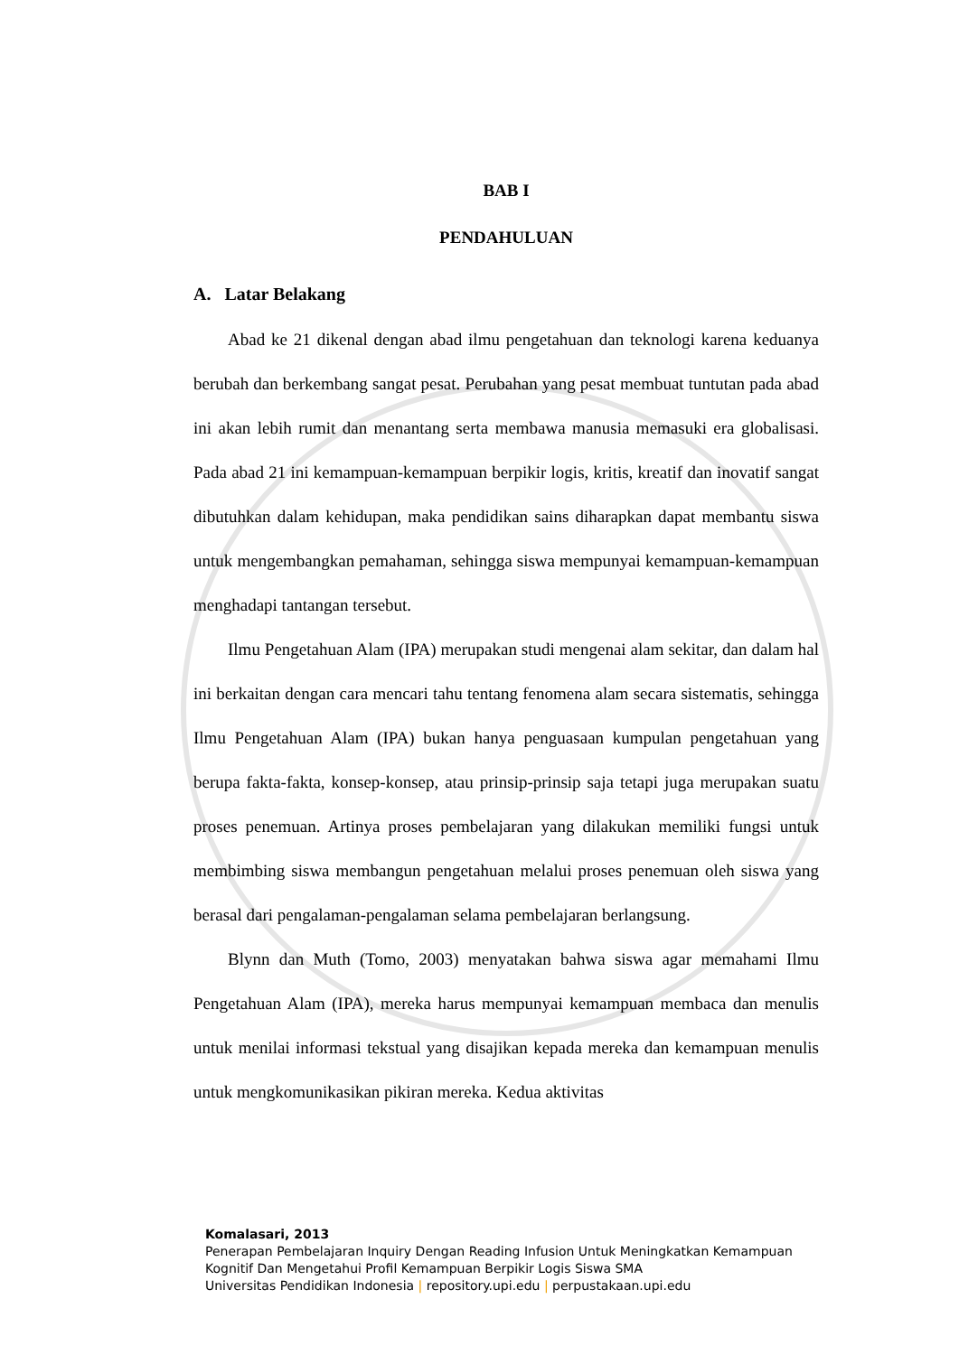BAB I
PENDAHULUAN
A. Latar Belakang
Abad ke 21 dikenal dengan abad ilmu pengetahuan dan teknologi karena keduanya berubah dan berkembang sangat pesat. Perubahan yang pesat membuat tuntutan pada abad ini akan lebih rumit dan menantang serta membawa manusia memasuki era globalisasi. Pada abad 21 ini kemampuan-kemampuan berpikir logis, kritis, kreatif dan inovatif sangat dibutuhkan dalam kehidupan, maka pendidikan sains diharapkan dapat membantu siswa untuk mengembangkan pemahaman, sehingga siswa mempunyai kemampuan-kemampuan menghadapi tantangan tersebut.
Ilmu Pengetahuan Alam (IPA) merupakan studi mengenai alam sekitar, dan dalam hal ini berkaitan dengan cara mencari tahu tentang fenomena alam secara sistematis, sehingga Ilmu Pengetahuan Alam (IPA) bukan hanya penguasaan kumpulan pengetahuan yang berupa fakta-fakta, konsep-konsep, atau prinsip-prinsip saja tetapi juga merupakan suatu proses penemuan. Artinya proses pembelajaran yang dilakukan memiliki fungsi untuk membimbing siswa membangun pengetahuan melalui proses penemuan oleh siswa yang berasal dari pengalaman-pengalaman selama pembelajaran berlangsung.
Blynn dan Muth (Tomo, 2003) menyatakan bahwa siswa agar memahami Ilmu Pengetahuan Alam (IPA), mereka harus mempunyai kemampuan membaca dan menulis untuk menilai informasi tekstual yang disajikan kepada mereka dan kemampuan menulis untuk mengkomunikasikan pikiran mereka. Kedua aktivitas
Komalasari, 2013
Penerapan Pembelajaran Inquiry Dengan Reading Infusion Untuk Meningkatkan Kemampuan Kognitif Dan Mengetahui Profil Kemampuan Berpikir Logis Siswa SMA
Universitas Pendidikan Indonesia | repository.upi.edu | perpustakaan.upi.edu